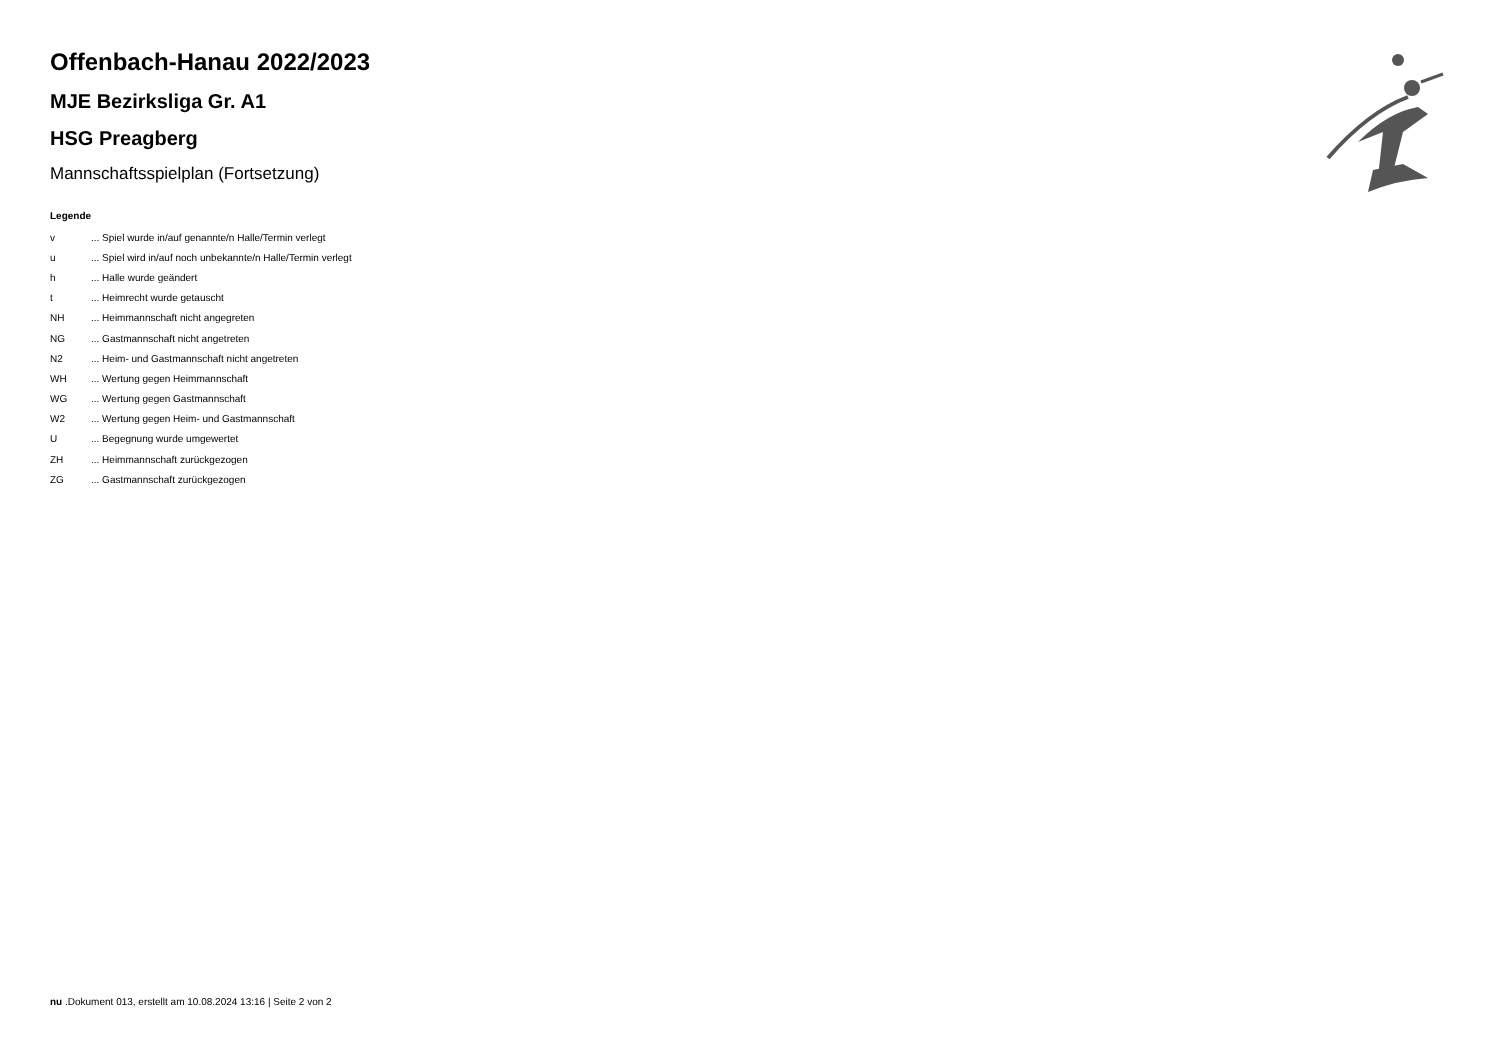Offenbach-Hanau 2022/2023
MJE Bezirksliga Gr. A1
HSG Preagberg
Mannschaftsspielplan (Fortsetzung)
Legende
| v | ... Spiel wurde in/auf genannte/n Halle/Termin verlegt |
| u | ... Spiel wird in/auf noch unbekannte/n Halle/Termin verlegt |
| h | ... Halle wurde geändert |
| t | ... Heimrecht wurde getauscht |
| NH | ... Heimmannschaft nicht angegreten |
| NG | ... Gastmannschaft nicht angetreten |
| N2 | ... Heim- und Gastmannschaft nicht angetreten |
| WH | ... Wertung gegen Heimmannschaft |
| WG | ... Wertung gegen Gastmannschaft |
| W2 | ... Wertung gegen Heim- und Gastmannschaft |
| U | ... Begegnung wurde umgewertet |
| ZH | ... Heimmannschaft zurückgezogen |
| ZG | ... Gastmannschaft zurückgezogen |
nu .Dokument 013, erstellt am 10.08.2024 13:16 | Seite 2 von 2